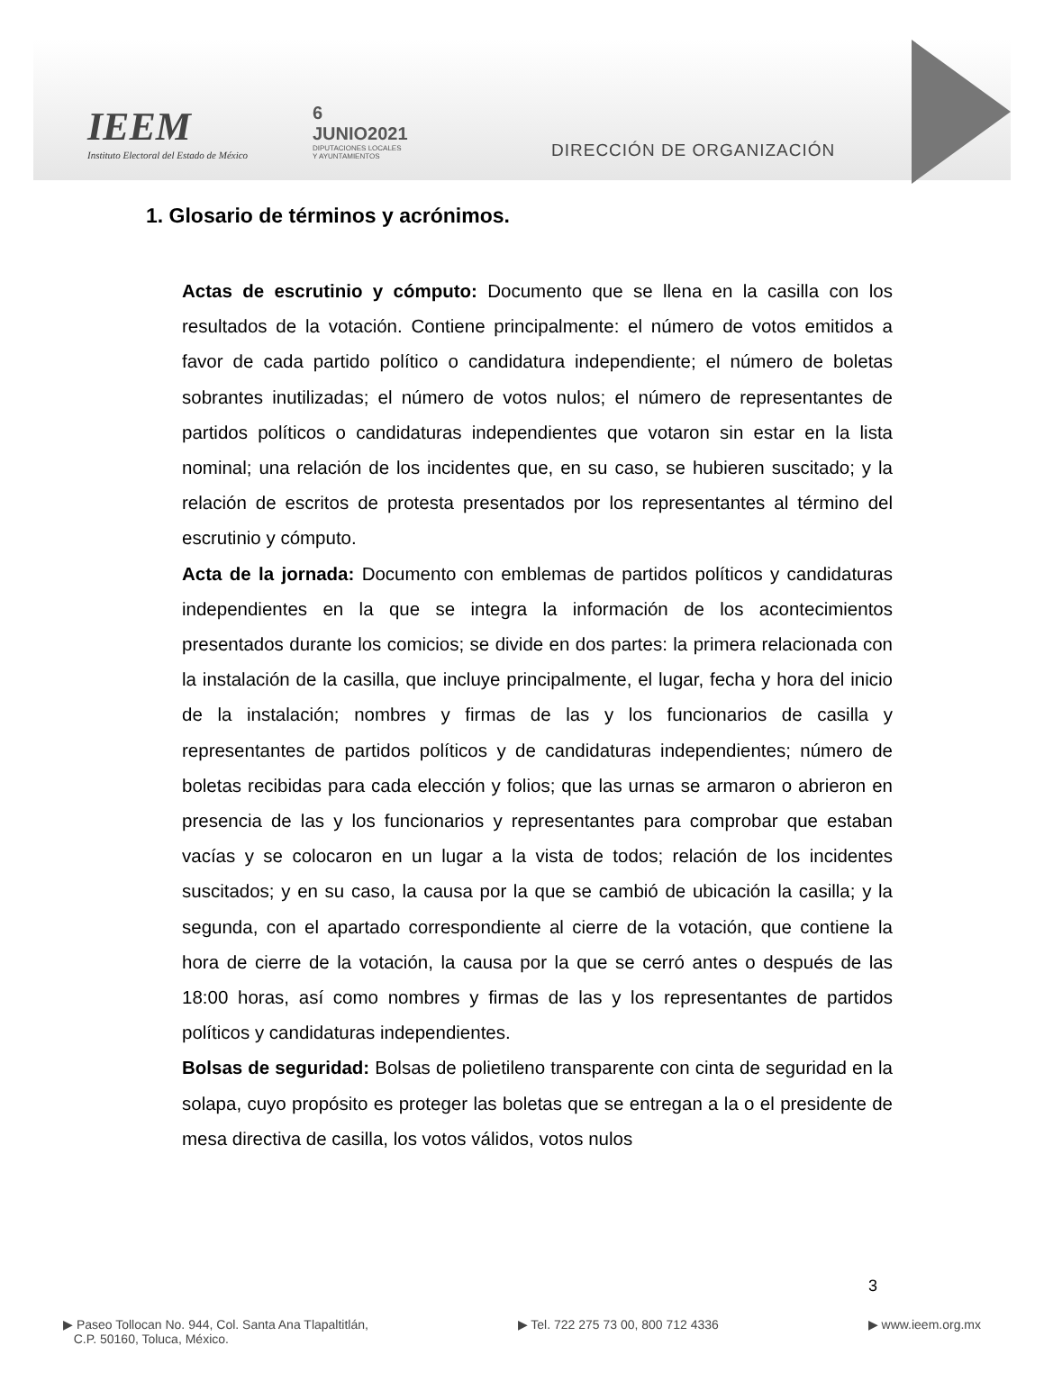IEEM
Instituto Electoral del Estado de México
6
JUNIO2021
DIPUTACIONES LOCALES
Y AYUNTAMIENTOS
DIRECCIÓN DE ORGANIZACIÓN
1. Glosario de términos y acrónimos.
Actas de escrutinio y cómputo: Documento que se llena en la casilla con los resultados de la votación. Contiene principalmente: el número de votos emitidos a favor de cada partido político o candidatura independiente; el número de boletas sobrantes inutilizadas; el número de votos nulos; el número de representantes de partidos políticos o candidaturas independientes que votaron sin estar en la lista nominal; una relación de los incidentes que, en su caso, se hubieren suscitado; y la relación de escritos de protesta presentados por los representantes al término del escrutinio y cómputo.
Acta de la jornada: Documento con emblemas de partidos políticos y candidaturas independientes en la que se integra la información de los acontecimientos presentados durante los comicios; se divide en dos partes: la primera relacionada con la instalación de la casilla, que incluye principalmente, el lugar, fecha y hora del inicio de la instalación; nombres y firmas de las y los funcionarios de casilla y representantes de partidos políticos y de candidaturas independientes; número de boletas recibidas para cada elección y folios; que las urnas se armaron o abrieron en presencia de las y los funcionarios y representantes para comprobar que estaban vacías y se colocaron en un lugar a la vista de todos; relación de los incidentes suscitados; y en su caso, la causa por la que se cambió de ubicación la casilla; y la segunda, con el apartado correspondiente al cierre de la votación, que contiene la hora de cierre de la votación, la causa por la que se cerró antes o después de las 18:00 horas, así como nombres y firmas de las y los representantes de partidos políticos y candidaturas independientes.
Bolsas de seguridad: Bolsas de polietileno transparente con cinta de seguridad en la solapa, cuyo propósito es proteger las boletas que se entregan a la o el presidente de mesa directiva de casilla, los votos válidos, votos nulos
3
▶ Paseo Tollocan No. 944, Col. Santa Ana Tlapaltitlán,
C.P. 50160, Toluca, México.
▶ Tel. 722 275 73 00, 800 712 4336
▶ www.ieem.org.mx